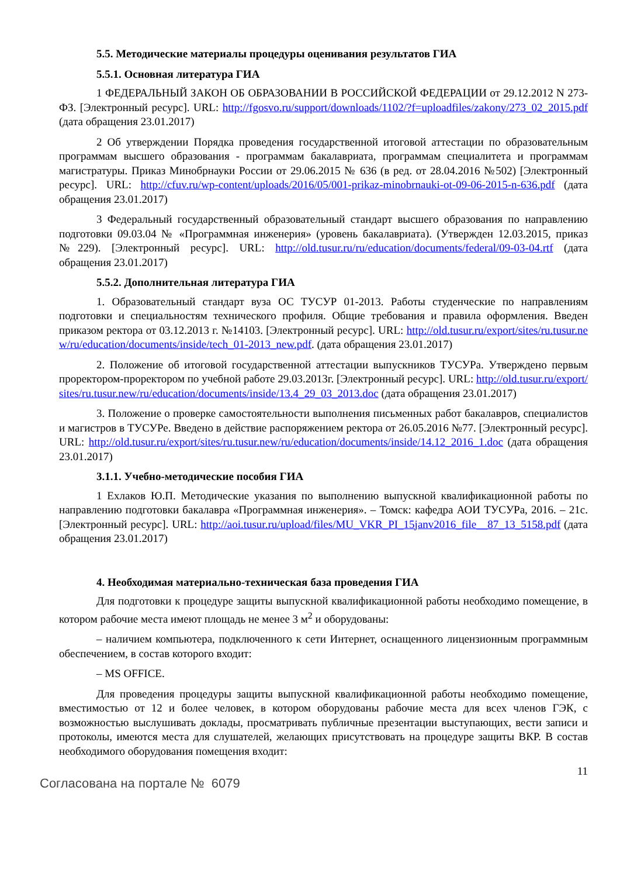5.5. Методические материалы процедуры оценивания результатов ГИА
5.5.1. Основная литература ГИА
1 ФЕДЕРАЛЬНЫЙ ЗАКОН ОБ ОБРАЗОВАНИИ В РОССИЙСКОЙ ФЕДЕРАЦИИ от 29.12.2012 N 273-ФЗ. [Электронный ресурс]. URL: http://fgosvo.ru/support/downloads/1102/?f=uploadfiles/zakony/273_02_2015.pdf (дата обращения 23.01.2017)
2 Об утверждении Порядка проведения государственной итоговой аттестации по образовательным программам высшего образования - программам бакалавриата, программам специалитета и программам магистратуры. Приказ Минобрнауки России от 29.06.2015 № 636 (в ред. от 28.04.2016 №502) [Электронный ресурс]. URL: http://cfuv.ru/wp-content/uploads/2016/05/001-prikaz-minobrnauki-ot-09-06-2015-n-636.pdf (дата обращения 23.01.2017)
3 Федеральный государственный образовательный стандарт высшего образования по направлению подготовки 09.03.04 № «Программная инженерия» (уровень бакалавриата). (Утвержден 12.03.2015, приказ №229). [Электронный ресурс]. URL: http://old.tusur.ru/ru/education/documents/federal/09-03-04.rtf (дата обращения 23.01.2017)
5.5.2. Дополнительная литература ГИА
1. Образовательный стандарт вуза ОС ТУСУР 01-2013. Работы студенческие по направлениям подготовки и специальностям технического профиля. Общие требования и правила оформления. Введен приказом ректора от 03.12.2013 г. №14103. [Электронный ресурс]. URL: http://old.tusur.ru/export/sites/ru.tusur.new/ru/education/documents/inside/tech_01-2013_new.pdf. (дата обращения 23.01.2017)
2. Положение об итоговой государственной аттестации выпускников ТУСУРа. Утверждено первым проректором-проректором по учебной работе 29.03.2013г. [Электронный ресурс]. URL: http://old.tusur.ru/export/sites/ru.tusur.new/ru/education/documents/inside/13.4_29_03_2013.doc (дата обращения 23.01.2017)
3. Положение о проверке самостоятельности выполнения письменных работ бакалавров, специалистов и магистров в ТУСУРе. Введено в действие распоряжением ректора от 26.05.2016 №77. [Электронный ресурс]. URL: http://old.tusur.ru/export/sites/ru.tusur.new/ru/education/documents/inside/14.12_2016_1.doc (дата обращения 23.01.2017)
3.1.1. Учебно-методические пособия ГИА
1 Ехлаков Ю.П. Методические указания по выполнению выпускной квалификационной работы по направлению подготовки бакалавра «Программная инженерия». – Томск: кафедра АОИ ТУСУРа, 2016. – 21с. [Электронный ресурс]. URL: http://aoi.tusur.ru/upload/files/MU_VKR_PI_15janv2016_file__87_13_5158.pdf (дата обращения 23.01.2017)
4. Необходимая материально-техническая база проведения ГИА
Для подготовки к процедуре защиты выпускной квалификационной работы необходимо помещение, в котором рабочие места имеют площадь не менее 3 м<sup>2</sup> и оборудованы:
– наличием компьютера, подключенного к сети Интернет, оснащенного лицензионным программным обеспечением, в состав которого входит:
– MS OFFICE.
Для проведения процедуры защиты выпускной квалификационной работы необходимо помещение, вместимостью от 12 и более человек, в котором оборудованы рабочие места для всех членов ГЭК, с возможностью выслушивать доклады, просматривать публичные презентации выступающих, вести записи и протоколы, имеются места для слушателей, желающих присутствовать на процедуре защиты ВКР. В состав необходимого оборудования помещения входит:
11
Согласована на портале № 6079